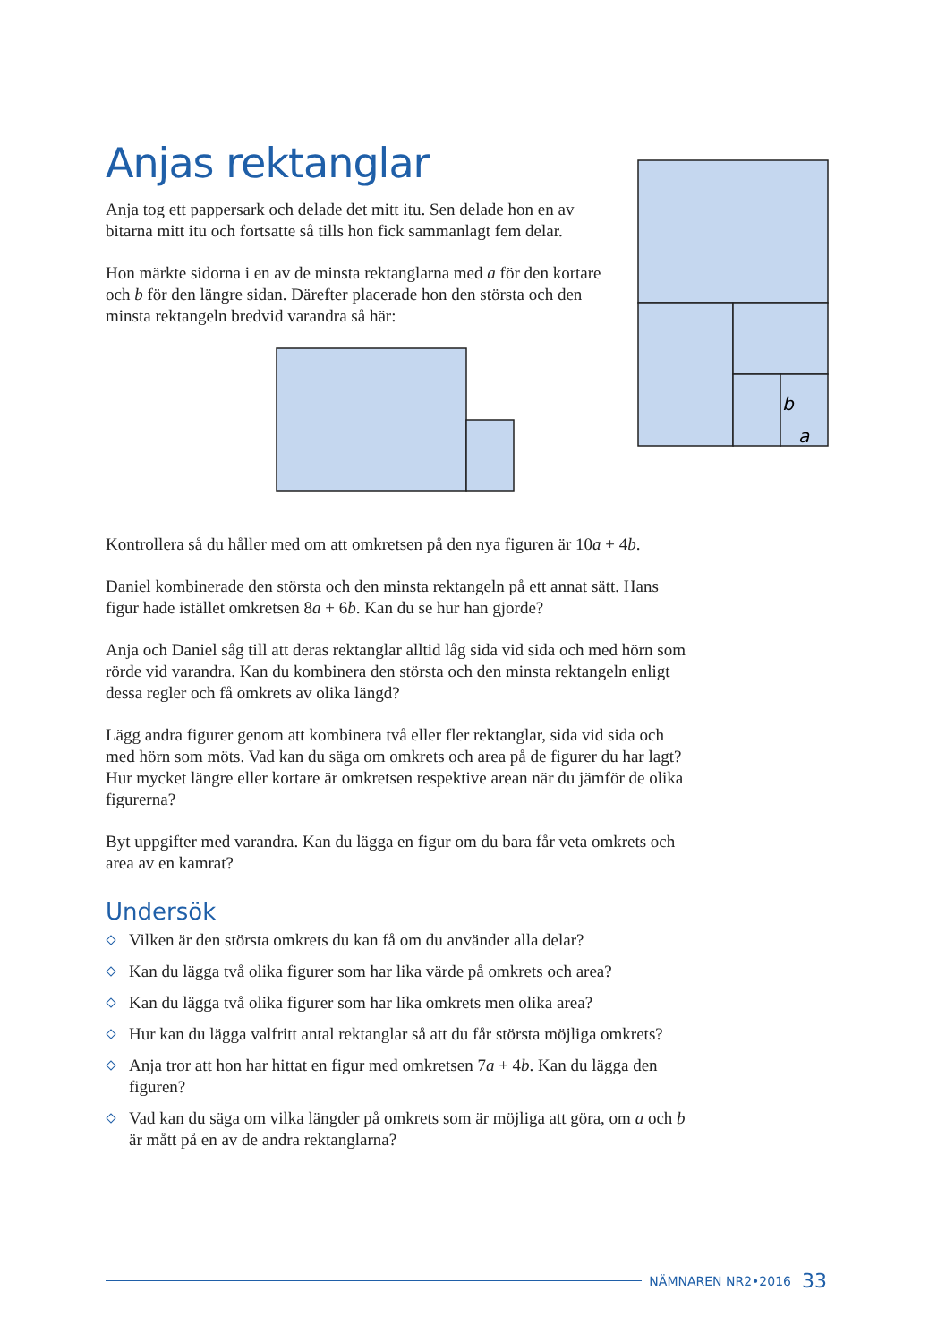Anjas rektanglar
Anja tog ett pappersark och delade det mitt itu. Sen delade hon en av bitarna mitt itu och fortsatte så tills hon fick sammanlagt fem delar.
Hon märkte sidorna i en av de minsta rektanglarna med a för den kortare och b för den längre sidan. Därefter placerade hon den största och den minsta rektangeln bredvid varandra så här:
Kontrollera så du håller med om att omkretsen på den nya figuren är 10a + 4b.
Daniel kombinerade den största och den minsta rektangeln på ett annat sätt. Hans figur hade istället omkretsen 8a + 6b. Kan du se hur han gjorde?
Anja och Daniel såg till att deras rektanglar alltid låg sida vid sida och med hörn som rörde vid varandra. Kan du kombinera den största och den minsta rektangeln enligt dessa regler och få omkrets av olika längd?
Lägg andra figurer genom att kombinera två eller fler rektanglar, sida vid sida och med hörn som möts. Vad kan du säga om omkrets och area på de figurer du har lagt? Hur mycket längre eller kortare är omkretsen respektive arean när du jämför de olika figurerna?
Byt uppgifter med varandra. Kan du lägga en figur om du bara får veta omkrets och area av en kamrat?
Undersök
Vilken är den största omkrets du kan få om du använder alla delar?
Kan du lägga två olika figurer som har lika värde på omkrets och area?
Kan du lägga två olika figurer som har lika omkrets men olika area?
Hur kan du lägga valfritt antal rektanglar så att du får största möjliga omkrets?
Anja tror att hon har hittat en figur med omkretsen 7a + 4b. Kan du lägga den figuren?
Vad kan du säga om vilka längder på omkrets som är möjliga att göra, om a och b är mått på en av de andra rektanglarna?
b
a
NÄMNAREN NR2•2016 33